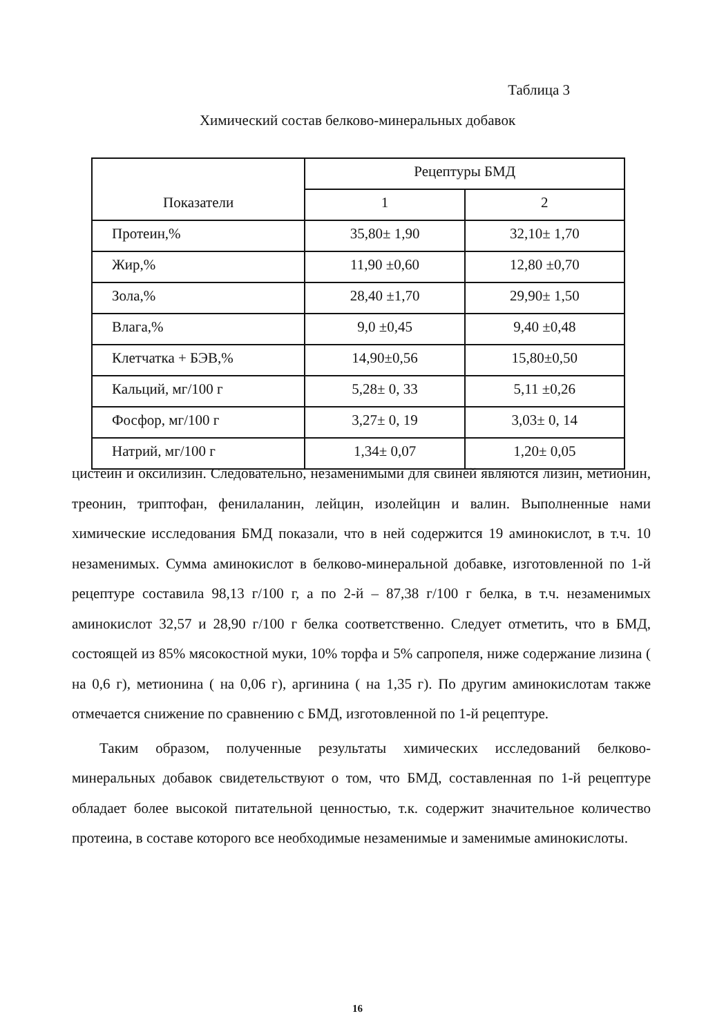Таблица 3
Химический состав белково-минеральных добавок
| Показатели | Рецептуры БМД | |
| --- | --- | --- |
| | 1 | 2 |
| Протеин,% | 35,80± 1,90 | 32,10± 1,70 |
| Жир,% | 11,90 ±0,60 | 12,80 ±0,70 |
| Зола,% | 28,40 ±1,70 | 29,90± 1,50 |
| Влага,% | 9,0 ±0,45 | 9,40 ±0,48 |
| Клетчатка + БЭВ,% | 14,90±0,56 | 15,80±0,50 |
| Кальций, мг/100 г | 5,28± 0, 33 | 5,11 ±0,26 |
| Фосфор, мг/100 г | 3,27± 0, 19 | 3,03± 0, 14 |
| Натрий, мг/100 г | 1,34± 0,07 | 1,20± 0,05 |
цистеин и оксилизин. Следовательно, незаменимыми для свиней являются лизин, метионин, треонин, триптофан, фенилаланин, лейцин, изолейцин и валин. Выполненные нами химические исследования БМД показали, что в ней содержится 19 аминокислот, в т.ч. 10 незаменимых. Сумма аминокислот в белково-минеральной добавке, изготовленной по 1-й рецептуре составила 98,13 г/100 г, а по 2-й – 87,38 г/100 г белка, в т.ч. незаменимых аминокислот 32,57 и 28,90 г/100 г белка соответственно. Следует отметить, что в БМД, состоящей из 85% мясокостной муки, 10% торфа и 5% сапропеля, ниже содержание лизина ( на 0,6 г), метионина ( на 0,06 г), аргинина ( на 1,35 г). По другим аминокислотам также отмечается снижение по сравнению с БМД, изготовленной по 1-й рецептуре.
Таким образом, полученные результаты химических исследований белково-минеральных добавок свидетельствуют о том, что БМД, составленная по 1-й рецептуре обладает более высокой питательной ценностью, т.к. содержит значительное количество протеина, в составе которого все необходимые незаменимые и заменимые аминокислоты.
16